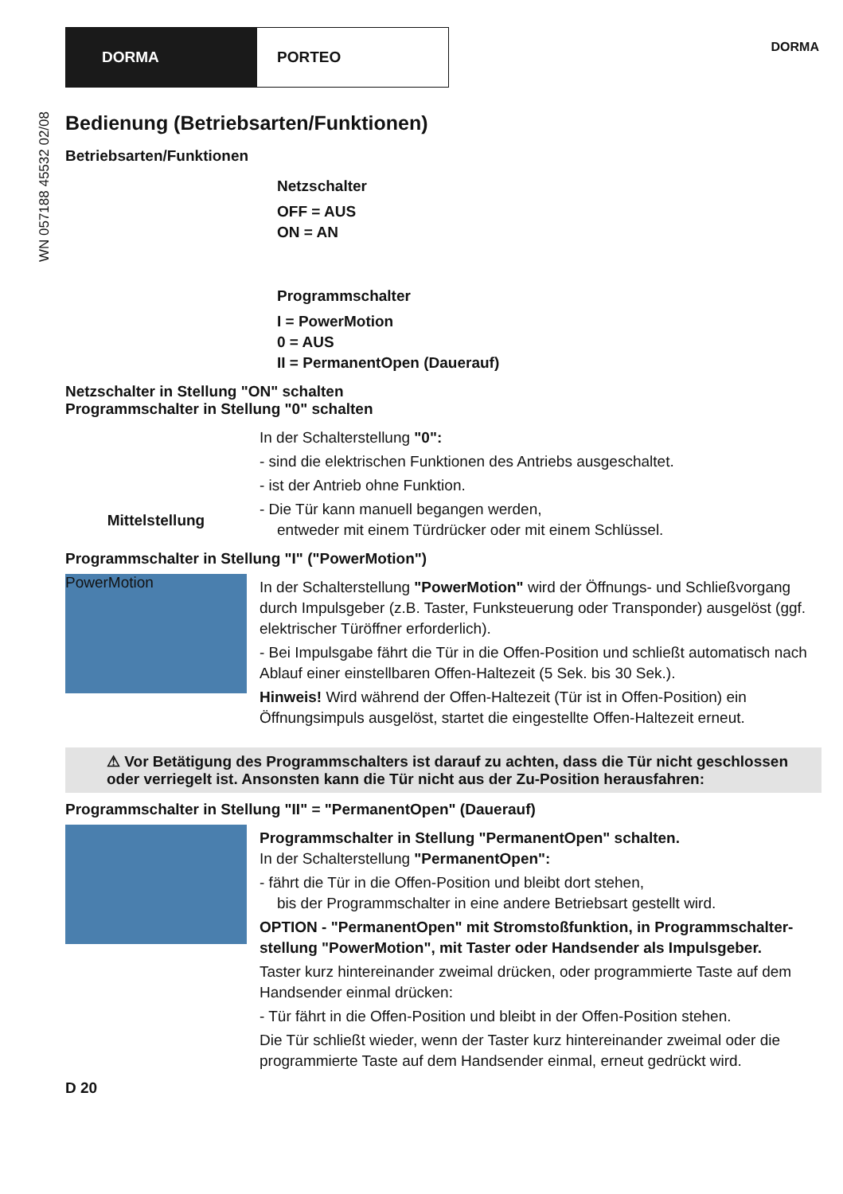DORMA PORTEO
DORMA
WN 057188 45532 02/08
Bedienung (Betriebsarten/Funktionen)
Betriebsarten/Funktionen
Netzschalter
OFF = AUS
ON = AN
Programmschalter
I = PowerMotion
0 = AUS
II = PermanentOpen (Dauerauf)
Netzschalter in Stellung "ON" schalten
Programmschalter in Stellung "0" schalten
Mittelstellung
In der Schalterstellung "0":
- sind die elektrischen Funktionen des Antriebs ausgeschaltet.
- ist der Antrieb ohne Funktion.
- Die Tür kann manuell begangen werden,
entweder mit einem Türdrücker oder mit einem Schlüssel.
Programmschalter in Stellung "I" ("PowerMotion")
PowerMotion
In der Schalterstellung "PowerMotion" wird der Öffnungs- und Schließvorgang durch Impulsgeber (z.B. Taster, Funksteuerung oder Transponder) ausgelöst (ggf. elektrischer Türöffner erforderlich).
- Bei Impulsgabe fährt die Tür in die Offen-Position und schließt automatisch nach Ablauf einer einstellbaren Offen-Haltezeit (5 Sek. bis 30 Sek.).
Hinweis! Wird während der Offen-Haltezeit (Tür ist in Offen-Position) ein Öffnungsimpuls ausgelöst, startet die eingestellte Offen-Haltezeit erneut.
⚠ Vor Betätigung des Programmschalters ist darauf zu achten, dass die Tür nicht geschlossen oder verriegelt ist. Ansonsten kann die Tür nicht aus der Zu-Position herausfahren:
Programmschalter in Stellung "II" = "PermanentOpen" (Dauerauf)
Programmschalter in Stellung "PermanentOpen" schalten.
In der Schalterstellung "PermanentOpen":
- fährt die Tür in die Offen-Position und bleibt dort stehen,
bis der Programmschalter in eine andere Betriebsart gestellt wird.
OPTION - "PermanentOpen" mit Stromstoßfunktion, in Programmschalter-stellung "PowerMotion", mit Taster oder Handsender als Impulsgeber.
Taster kurz hintereinander zweimal drücken, oder programmierte Taste auf dem Handsender einmal drücken:
- Tür fährt in die Offen-Position und bleibt in der Offen-Position stehen.
Die Tür schließt wieder, wenn der Taster kurz hintereinander zweimal oder die programmierte Taste auf dem Handsender einmal, erneut gedrückt wird.
D 20